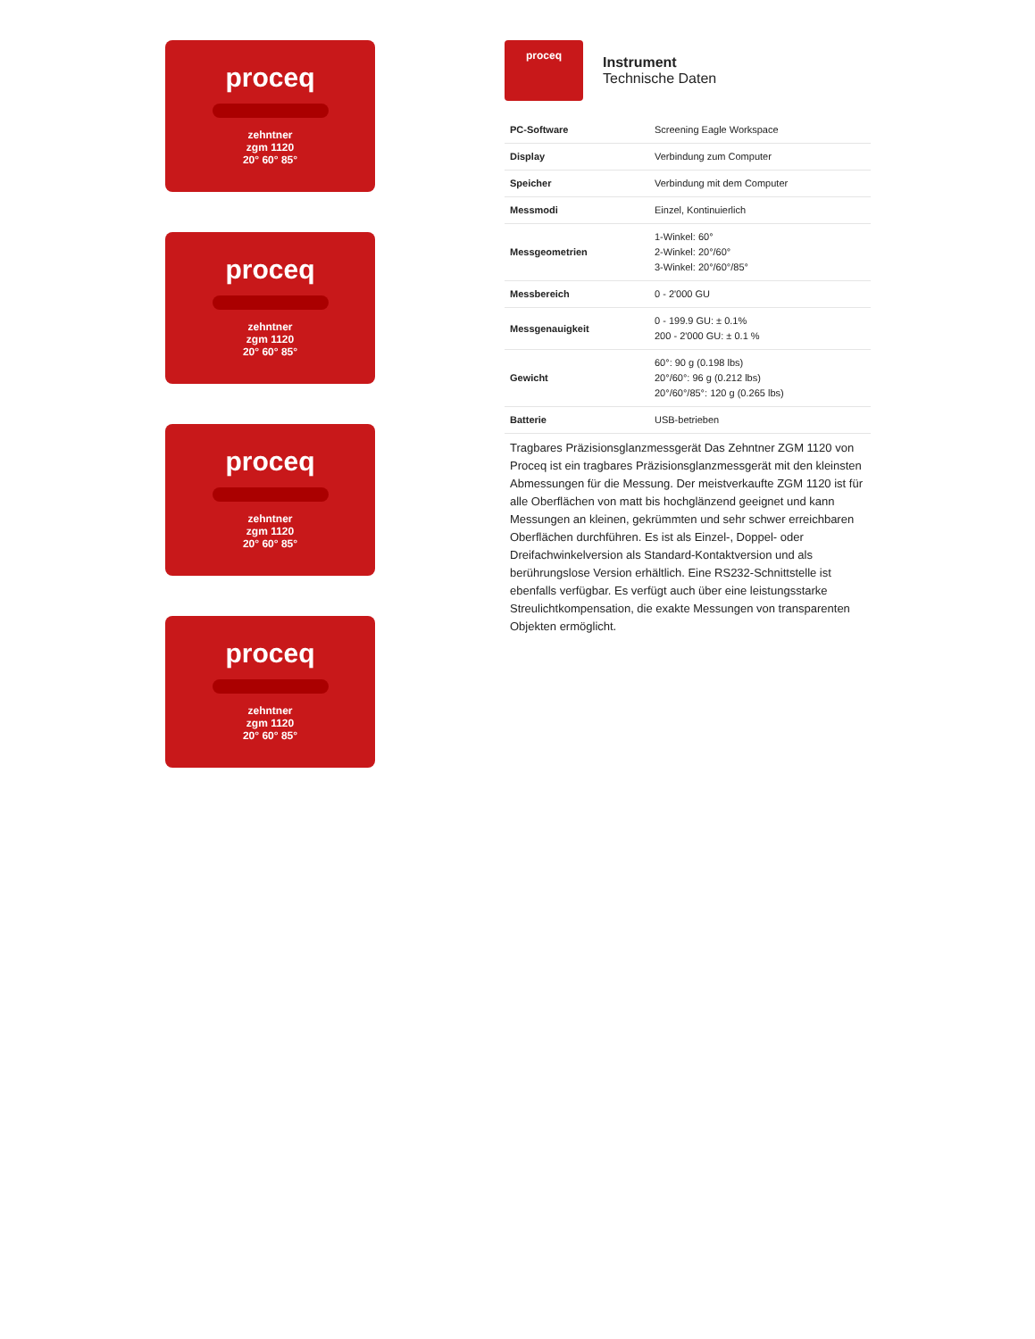proceq
zehntner
zgm 1120
20° 60° 85°
proceq
zehntner
zgm 1120
20° 60° 85°
proceq
zehntner
zgm 1120
20° 60° 85°
proceq
zehntner
zgm 1120
20° 60° 85°
proceq
Instrument
Technische Daten
| PC-Software | Screening Eagle Workspace |
| Display | Verbindung zum Computer |
| Speicher | Verbindung mit dem Computer |
| Messmodi | Einzel, Kontinuierlich |
| Messgeometrien | 1-Winkel: 60° 2-Winkel: 20°/60° 3-Winkel: 20°/60°/85° |
| Messbereich | 0 - 2'000 GU |
| Messgenauigkeit | 0 - 199.9 GU: ± 0.1% 200 - 2'000 GU: ± 0.1 % |
| Gewicht | 60°: 90 g (0.198 lbs) 20°/60°: 96 g (0.212 lbs) 20°/60°/85°: 120 g (0.265 lbs) |
| Batterie | USB-betrieben |
Tragbares Präzisionsglanzmessgerät Das Zehntner ZGM 1120 von Proceq ist ein tragbares Präzisionsglanzmessgerät mit den kleinsten Abmessungen für die Messung. Der meistverkaufte ZGM 1120 ist für alle Oberflächen von matt bis hochglänzend geeignet und kann Messungen an kleinen, gekrümmten und sehr schwer erreichbaren Oberflächen durchführen. Es ist als Einzel-, Doppel- oder Dreifachwinkelversion als Standard-Kontaktversion und als berührungslose Version erhältlich. Eine RS232-Schnittstelle ist ebenfalls verfügbar. Es verfügt auch über eine leistungsstarke Streulichtkompensation, die exakte Messungen von transparenten Objekten ermöglicht.